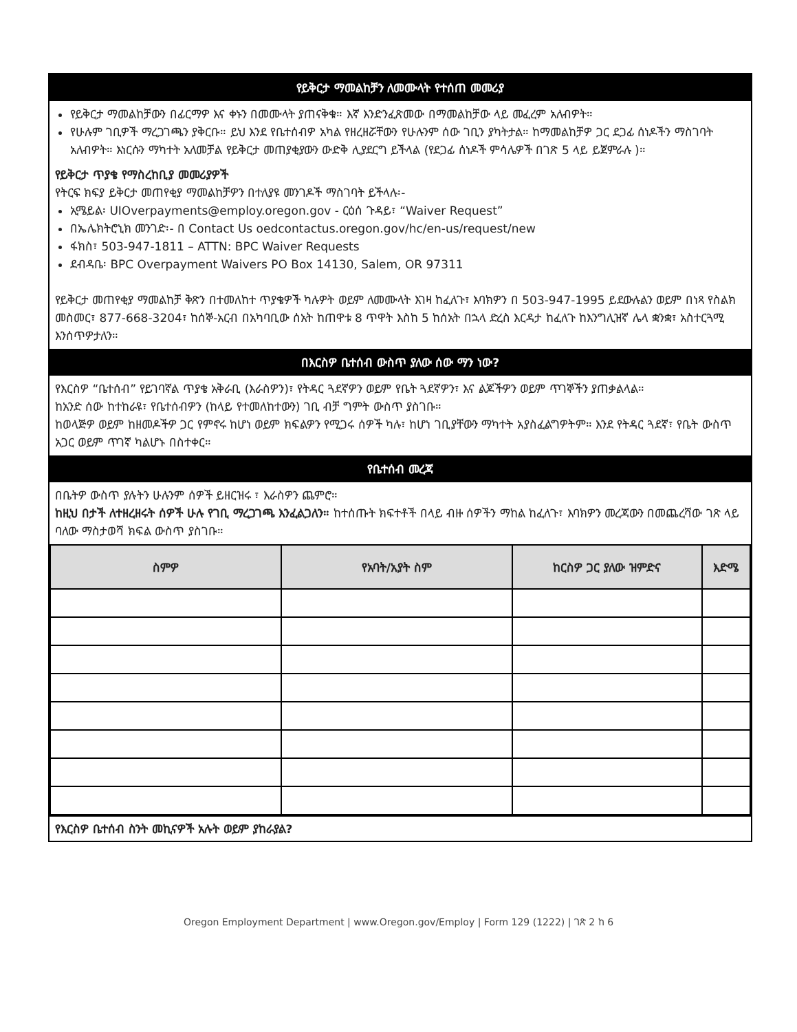የይቅርታ ማመልከቻን ለመሙላት የተሰጠ መመሪያ
የይቅርታ ማመልከቻውን በፊርማዎ እና ቀኑን በመሙላት ያጠናቅቁ። እኛ እንድንፈጽመው በማመልከቻው ላይ መፈረም አለብዎት።
የሁሉም ገቢዎች ማረጋገጫን ያቅርቡ። ይህ እንደ የቤተሰብዎ አካል የዘረዘሯቸውን የሁሉንም ሰው ገቢን ያካትታል። ከማመልከቻዎ ጋር ደጋፊ ሰነዶችን ማስገባት አለብዎት። እነርሱን ማካተት አለመቻል የይቅርታ መጠያቂያውን ውድቅ ሊያደርግ ይችላል (የደጋፊ ሰነዶች ምሳሌዎች በገጽ 5 ላይ ይጀምራሉ )።
የይቅርታ ጥያቄ የማስረከቢያ መመሪያዎች
የትርፍ ክፍያ ይቅርታ መጠየቂያ ማመልከቻዎን በተለያዩ መንገዶች ማስገባት ይችላሉ፡-
ኢሜይል፡ UIOverpayments@employ.oregon.gov - ርዕሰ ጉዳይ፣ “Waiver Request”
በኤሌክትሮኒክ መንገድ፡- በ Contact Us oedcontactus.oregon.gov/hc/en-us/request/new
ፋክስ፣ 503-947-1811 – ATTN: BPC Waiver Requests
ደብዳቤ፡ BPC Overpayment Waivers PO Box 14130, Salem, OR 97311
የይቅርታ መጠየቂያ ማመልከቻ ቅጽን በተመለከተ ጥያቄዎች ካሉዎት ወይም ለመሙላት እገዛ ከፈለጉ፣ እባክዎን በ 503-947-1995 ይደውሉልን ወይም በነጻ የስልክ መስመር፣ 877-668-3204፣ ከሰኞ-አርብ በአካባቢው ሰአት ከጠዋቱ 8 ጥዋት እስከ 5 ከሰአት በኋላ ድረስ እርዳታ ከፈለጉ ከእንግሊዝኛ ሌላ ቋንቋ፣ አስተርጓሚ እንሰጥዎታለን።
በእርስዎ ቤተሰብ ውስጥ ያለው ሰው ማን ነው?
የእርስዎ “ቤተሰብ” የይገባኛል ጥያቄ አቅራቢ (እራስዎን)፣ የትዳር ጓደኛዎን ወይም የቤት ጓደኛዎን፣ እና ልጆችዎን ወይም ጥገኞችን ያጠቃልላል።
ከአንድ ሰው ከተከራዩ፣ የቤተሰብዎን (ከላይ የተመለከተውን) ገቢ ብቻ ግምት ውስጥ ያስገቡ።
ከወላጅዎ ወይም ከዘመዶችዎ ጋር የምኖሩ ከሆነ ወይም ክፍልዎን የሚጋሩ ሰዎች ካሉ፣ ከሆነ ገቢያቸውን ማካተት አያስፈልግዎትም። እንደ የትዳር ጓደኛ፣ የቤት ውስጥ አጋር ወይም ጥገኛ ካልሆኑ በስተቀር።
የቤተሰብ መረጃ
በቤትዎ ውስጥ ያሉትን ሁሉንም ሰዎች ይዘርዝሩ ፣ እራስዎን ጨምሮ።
ከዚህ በታች ለተዘረዘሩት ሰዎች ሁሉ የገቢ ማረጋገጫ እንፈልጋለን። ከተሰጡት ክፍተቶች በላይ ብዙ ሰዎችን ማከል ከፈለጉ፣ እባክዎን መረጃውን በመጨረሻው ገጽ ላይ ባለው ማስታወሻ ክፍል ውስጥ ያስገቡ።
| ስምዎ | የአባት/አያት ስም | ከርስዎ ጋር ያለው ዝምድና | እድሜ |
| --- | --- | --- | --- |
የእርስዎ ቤተሰብ ስንት መኪናዎች አሉት ወይም ያከራያል?
Oregon Employment Department | www.Oregon.gov/Employ | Form 129 (1222) | ገጽ 2 ከ 6